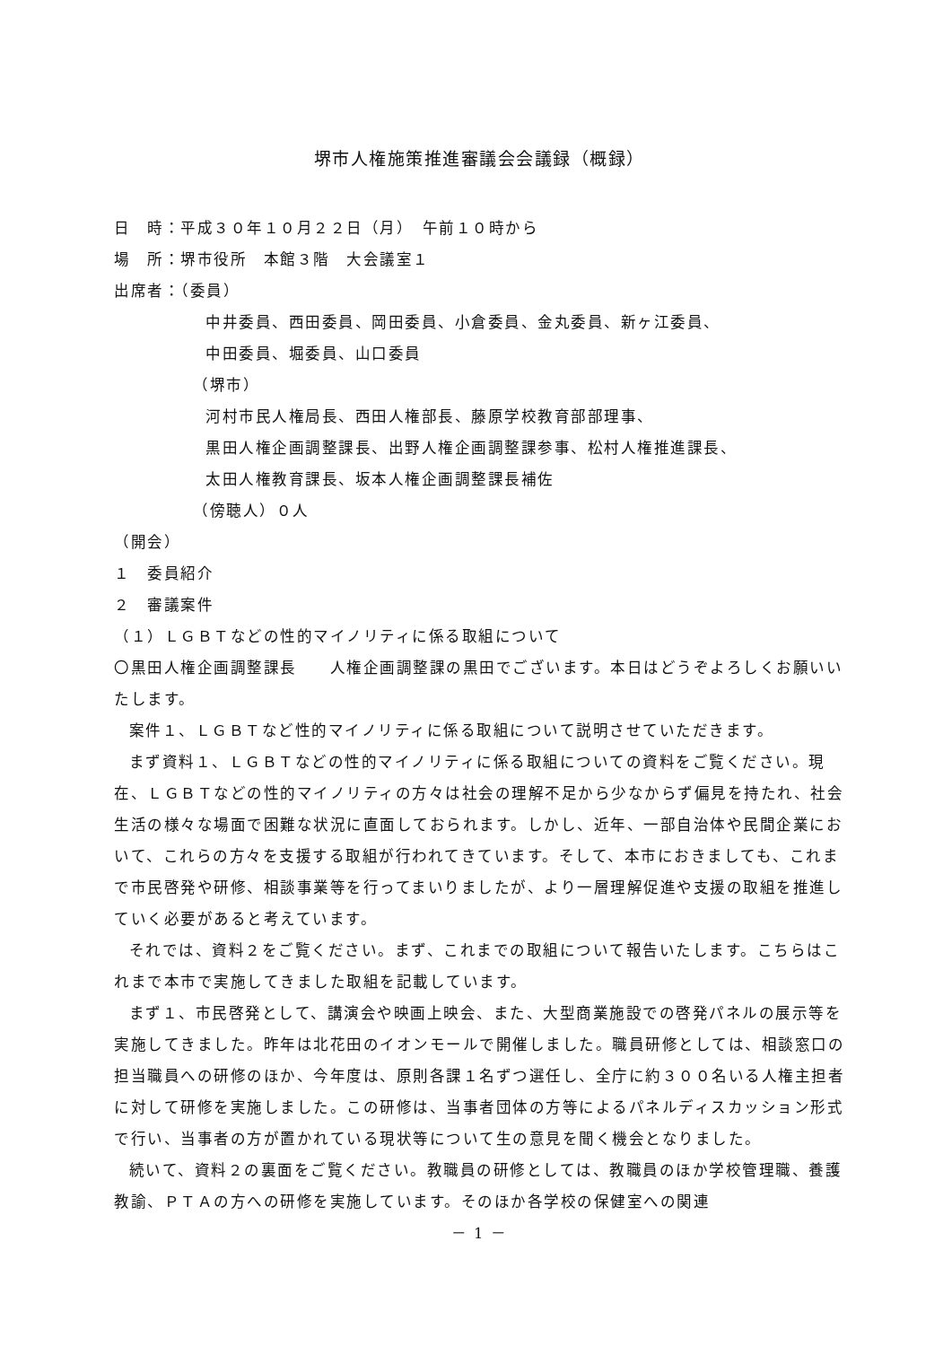堺市人権施策推進審議会会議録（概録）
日　時：平成３０年１０月２２日（月）　午前１０時から
場　所：堺市役所　本館３階　大会議室１
出席者：（委員）
中井委員、西田委員、岡田委員、小倉委員、金丸委員、新ヶ江委員、
中田委員、堀委員、山口委員
（堺市）
河村市民人権局長、西田人権部長、藤原学校教育部部理事、
黒田人権企画調整課長、出野人権企画調整課参事、松村人権推進課長、
太田人権教育課長、坂本人権企画調整課長補佐
（傍聴人）０人
（開会）
１　委員紹介
２　審議案件
（１）ＬＧＢＴなどの性的マイノリティに係る取組について
〇黒田人権企画調整課長　　人権企画調整課の黒田でございます。本日はどうぞよろしくお願いいたします。
案件１、ＬＧＢＴなど性的マイノリティに係る取組について説明させていただきます。
まず資料１、ＬＧＢＴなどの性的マイノリティに係る取組についての資料をご覧ください。現在、ＬＧＢＴなどの性的マイノリティの方々は社会の理解不足から少なからず偏見を持たれ、社会生活の様々な場面で困難な状況に直面しておられます。しかし、近年、一部自治体や民間企業において、これらの方々を支援する取組が行われてきています。そして、本市におきましても、これまで市民啓発や研修、相談事業等を行ってまいりましたが、より一層理解促進や支援の取組を推進していく必要があると考えています。
それでは、資料２をご覧ください。まず、これまでの取組について報告いたします。こちらはこれまで本市で実施してきました取組を記載しています。
まず１、市民啓発として、講演会や映画上映会、また、大型商業施設での啓発パネルの展示等を実施してきました。昨年は北花田のイオンモールで開催しました。職員研修としては、相談窓口の担当職員への研修のほか、今年度は、原則各課１名ずつ選任し、全庁に約３００名いる人権主担者に対して研修を実施しました。この研修は、当事者団体の方等によるパネルディスカッション形式で行い、当事者の方が置かれている現状等について生の意見を聞く機会となりました。
続いて、資料２の裏面をご覧ください。教職員の研修としては、教職員のほか学校管理職、養護教諭、ＰＴＡの方への研修を実施しています。そのほか各学校の保健室への関連
－ 1 －